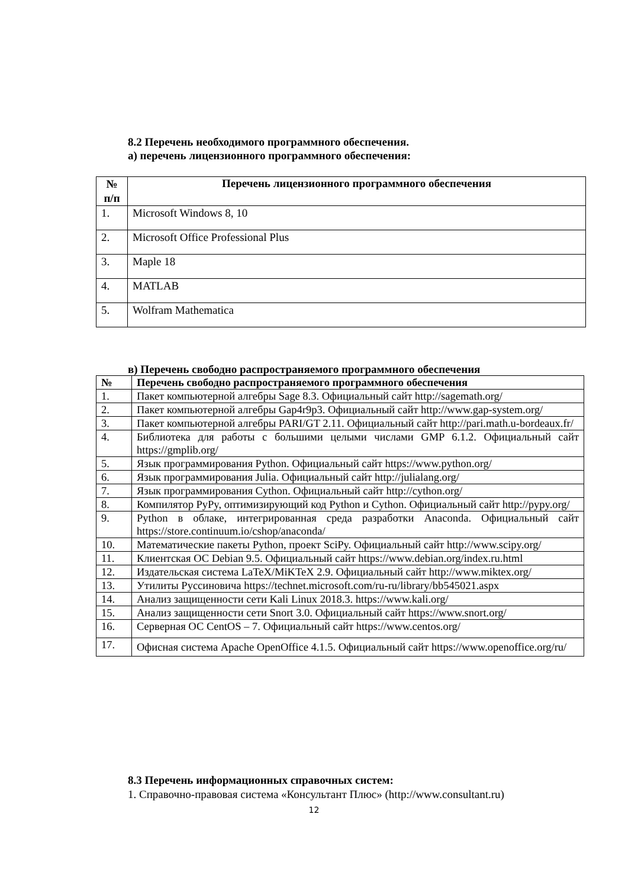8.2 Перечень необходимого программного обеспечения.
а) перечень лицензионного программного обеспечения:
| № п/п | Перечень лицензионного программного обеспечения |
| --- | --- |
| 1. | Microsoft Windows 8, 10 |
| 2. | Microsoft Office Professional Plus |
| 3. | Maple 18 |
| 4. | MATLAB |
| 5. | Wolfram Mathematica |
в) Перечень свободно распространяемого программного обеспечения
| № | Перечень свободно распространяемого программного обеспечения |
| --- | --- |
| 1. | Пакет компьютерной алгебры Sage 8.3. Официальный сайт http://sagemath.org/ |
| 2. | Пакет компьютерной алгебры Gap4r9p3. Официальный сайт http://www.gap-system.org/ |
| 3. | Пакет компьютерной алгебры PARI/GT 2.11. Официальный сайт http://pari.math.u-bordeaux.fr/ |
| 4. | Библиотека для работы с большими целыми числами GMP 6.1.2. Официальный сайт https://gmplib.org/ |
| 5. | Язык программирования Python. Официальный сайт https://www.python.org/ |
| 6. | Язык программирования Julia. Официальный сайт http://julialang.org/ |
| 7. | Язык программирования Cython. Официальный сайт http://cython.org/ |
| 8. | Компилятор PyPy, оптимизирующий код Python и Cython. Официальный сайт http://pypy.org/ |
| 9. | Python в облаке, интегрированная среда разработки Anaconda. Официальный сайт https://store.continuum.io/cshop/anaconda/ |
| 10. | Математические пакеты Python, проект SciPy. Официальный сайт http://www.scipy.org/ |
| 11. | Клиентская ОС Debian 9.5. Официальный сайт https://www.debian.org/index.ru.html |
| 12. | Издательская система LaTeX/MiKTeX 2.9. Официальный сайт http://www.miktex.org/ |
| 13. | Утилиты Руссиновича https://technet.microsoft.com/ru-ru/library/bb545021.aspx |
| 14. | Анализ защищенности сети Kali Linux 2018.3. https://www.kali.org/ |
| 15. | Анализ защищенности сети Snort 3.0. Официальный сайт https://www.snort.org/ |
| 16. | Серверная ОС CentOS – 7. Официальный сайт https://www.centos.org/ |
| 17. | Офисная система Apache OpenOffice 4.1.5. Официальный сайт https://www.openoffice.org/ru/ |
8.3 Перечень информационных справочных систем:
1. Справочно-правовая система «Консультант Плюс» (http://www.consultant.ru)
12